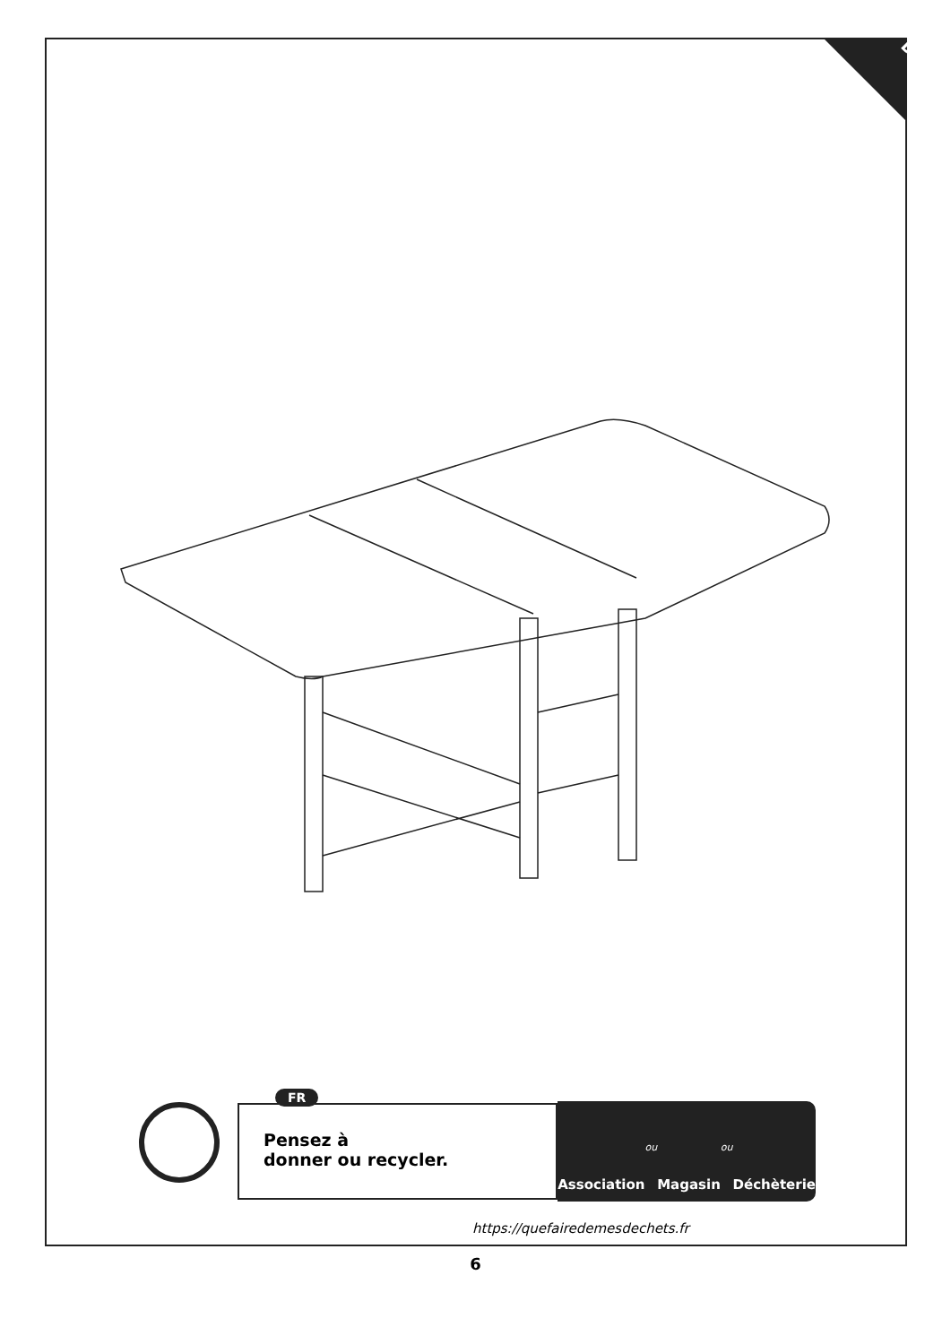Done
FR
Pensez à
donner ou recycler.
Association ou Magasin ou Déchèterie
https://quefairedemesdechets.fr
6